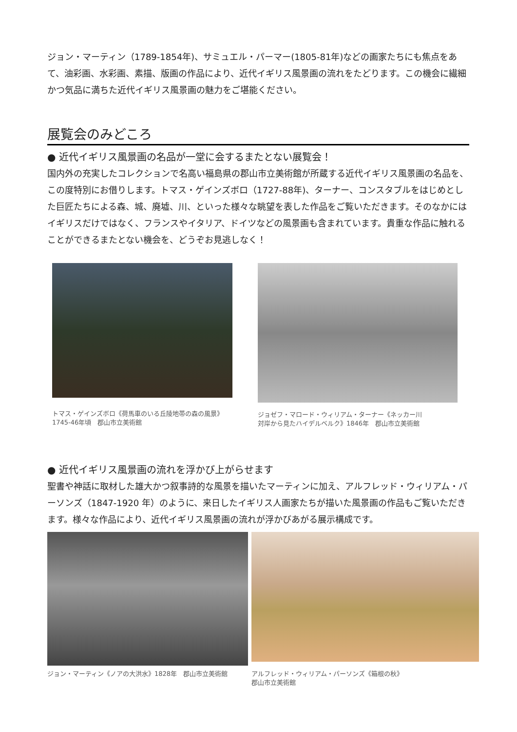ジョン・マーティン（1789-1854年)、サミュエル・パーマー(1805-81年)などの画家たちにも焦点をあて、油彩画、水彩画、素描、版画の作品により、近代イギリス風景画の流れをたどります。この機会に繊細かつ気品に満ちた近代イギリス風景画の魅力をご堪能ください。
展覧会のみどころ
● 近代イギリス風景画の名品が一堂に会するまたとない展覧会！
国内外の充実したコレクションで名高い福島県の郡山市立美術館が所蔵する近代イギリス風景画の名品を、この度特別にお借りします。トマス・ゲインズボロ（1727-88年)、ターナー、コンスタブルをはじめとした巨匠たちによる森、城、廃墟、川、といった様々な眺望を表した作品をご覧いただきます。そのなかにはイギリスだけではなく、フランスやイタリア、ドイツなどの風景画も含まれています。貴重な作品に触れることができるまたとない機会を、どうぞお見逃しなく！
トマス・ゲインズボロ《荷馬車のいる丘陵地帯の森の風景》
1745-46年頃　郡山市立美術館
ジョゼフ・マロード・ウィリアム・ターナー《ネッカー川
対岸から見たハイデルベルク》1846年　郡山市立美術館
● 近代イギリス風景画の流れを浮かび上がらせます
聖書や神話に取材した雄大かつ叙事詩的な風景を描いたマーティンに加え、アルフレッド・ウィリアム・パーソンズ（1847-1920 年）のように、来日したイギリス人画家たちが描いた風景画の作品もご覧いただきます。様々な作品により、近代イギリス風景画の流れが浮かびあがる展示構成です。
ジョン・マーティン《ノアの大洪水》1828年　郡山市立美術館
アルフレッド・ウィリアム・パーソンズ《箱根の秋》
郡山市立美術館